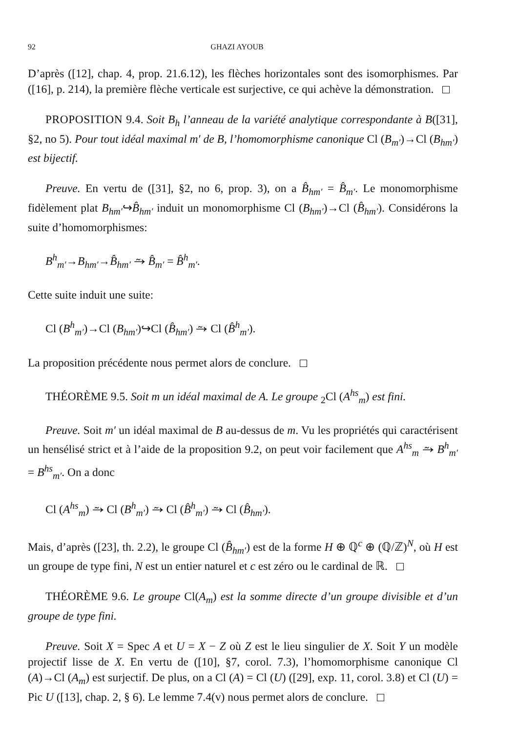92 GHAZI AYOUB
D’après ([12], chap. 4, prop. 21.6.12), les flèches horizontales sont des isomorphismes. Par ([16], p. 214), la première flèche verticale est surjective, ce qui achève la démonstration.
PROPOSITION 9.4. Soit B<sub>h</sub> l’anneau de la variété analytique correspondante à B([31], §2, no 5). Pour tout idéal maximal m′ de B, l’homomorphisme canonique Cl (B<sub>m′</sub>)→Cl (B<sub>hm′</sub>) est bijectif.
Preuve. En vertu de ([31], §2, no 6, prop. 3), on a B̂<sub>hm′</sub> = B̂<sub>m′</sub>. Le monomorphisme fidèlement plat B<sub>hm′</sub>↪B̂<sub>hm′</sub> induit un monomorphisme Cl (B<sub>hm′</sub>)→Cl (B̂<sub>hm′</sub>). Considérons la suite d’homomorphismes:
B<sup>h</sup><sub>m′</sub>→B<sub>hm′</sub>→B̂<sub>hm′</sub> ⥲ B̂<sub>m′</sub> = B̂<sup>h</sup><sub>m′</sub>.
Cette suite induit une suite:
Cl (B<sup>h</sup><sub>m′</sub>)→Cl (B<sub>hm′</sub>)↪Cl (B̂<sub>hm′</sub>) ⥲ Cl (B̂<sup>h</sup><sub>m′</sub>).
La proposition précédente nous permet alors de conclure.
THÉORÈME 9.5. Soit m un idéal maximal de A. Le groupe <sub>2</sub>Cl (A<sup>hs</sup><sub>m</sub>) est fini.
Preuve. Soit m′ un idéal maximal de B au-dessus de m. Vu les propriétés qui caractérisent un hensélisé strict et à l’aide de la proposition 9.2, on peut voir facilement que A<sup>hs</sup><sub>m</sub> ⥲ B<sup>h</sup><sub>m′</sub> = B<sup>hs</sup><sub>m′</sub>. On a donc
Cl (A<sup>hs</sup><sub>m</sub>) ⥲ Cl (B<sup>h</sup><sub>m′</sub>) ⥲ Cl (B̂<sup>h</sup><sub>m′</sub>) ⥲ Cl (B̂<sub>hm′</sub>).
Mais, d’après ([23], th. 2.2), le groupe Cl (B̂<sub>hm′</sub>) est de la forme H ⊕ ℚ<sup>c</sup> ⊕ (ℚ/ℤ)<sup>N</sup>, où H est un groupe de type fini, N est un entier naturel et c est zéro ou le cardinal de ℝ.
THÉORÈME 9.6. Le groupe Cl(A<sub>m</sub>) est la somme directe d’un groupe divisible et d’un groupe de type fini.
Preuve. Soit X = Spec A et U = X − Z où Z est le lieu singulier de X. Soit Y un modèle projectif lisse de X. En vertu de ([10], §7, corol. 7.3), l’homomorphisme canonique Cl (A)→Cl (A<sub>m</sub>) est surjectif. De plus, on a Cl (A) = Cl (U) ([29], exp. 11, corol. 3.8) et Cl (U) = Pic U ([13], chap. 2, § 6). Le lemme 7.4(v) nous permet alors de conclure.